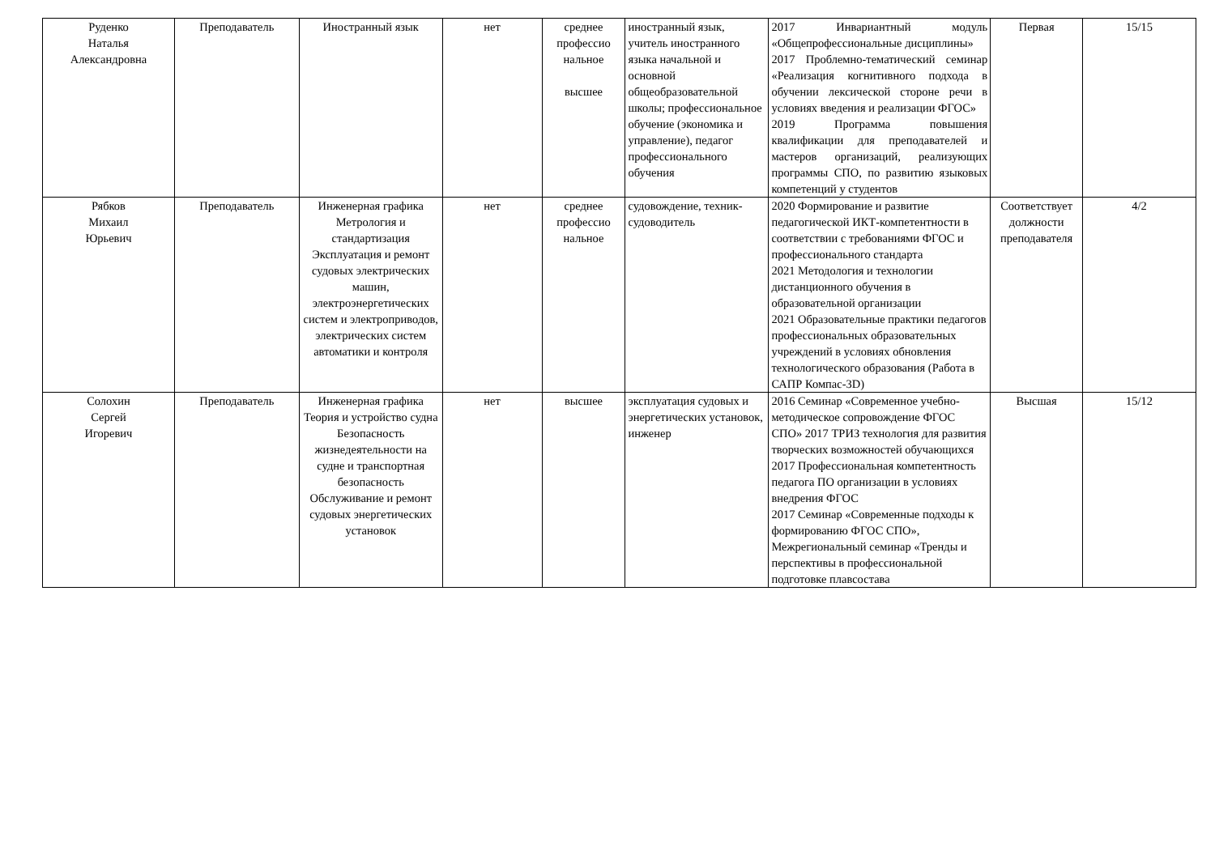| Руденко Наталья Александровна | Преподаватель | Иностранный язык | нет | среднее профессио нальное высшее | иностранный язык, учитель иностранного языка начальной и основной общеобразовательной школы; профессиональное обучение (экономика и управление), педагог профессионального обучения | 2017 Инвариантный модуль «Общепрофессиональные дисциплины» 2017 Проблемно-тематический семинар «Реализация когнитивного подхода в обучении лексической стороне речи в условиях введения и реализации ФГОС» 2019 Программа повышения квалификации для преподавателей и мастеров организаций, реализующих программы СПО, по развитию языковых компетенций у студентов | Первая | 15/15 |
| Рябков Михаил Юрьевич | Преподаватель | Инженерная графика Метрология и стандартизация Эксплуатация и ремонт судовых электрических машин, электроэнергетических систем и электроприводов, электрических систем автоматики и контроля | нет | среднее профессио нальное | судовождение, техник-судоводитель | 2020 Формирование и развитие педагогической ИКТ-компетентности в соответствии с требованиями ФГОС и профессионального стандарта 2021 Методология и технологии дистанционного обучения в образовательной организации 2021 Образовательные практики педагогов профессиональных образовательных учреждений в условиях обновления технологического образования (Работа в САПР Компас-3D) | Соответствует должности преподавателя | 4/2 |
| Солохин Сергей Игоревич | Преподаватель | Инженерная графика Теория и устройство судна Безопасность жизнедеятельности на судне и транспортная безопасность Обслуживание и ремонт судовых энергетических установок | нет | высшее | эксплуатация судовых и энергетических установок, инженер | 2016 Семинар «Современное учебно-методическое сопровождение ФГОС СПО» 2017 ТРИЗ технология для развития творческих возможностей обучающихся 2017 Профессиональная компетентность педагога ПО организации в условиях внедрения ФГОС 2017 Семинар «Современные подходы к формированию ФГОС СПО», Межрегиональный семинар «Тренды и перспективы в профессиональной подготовке плавсостава | Высшая | 15/12 |